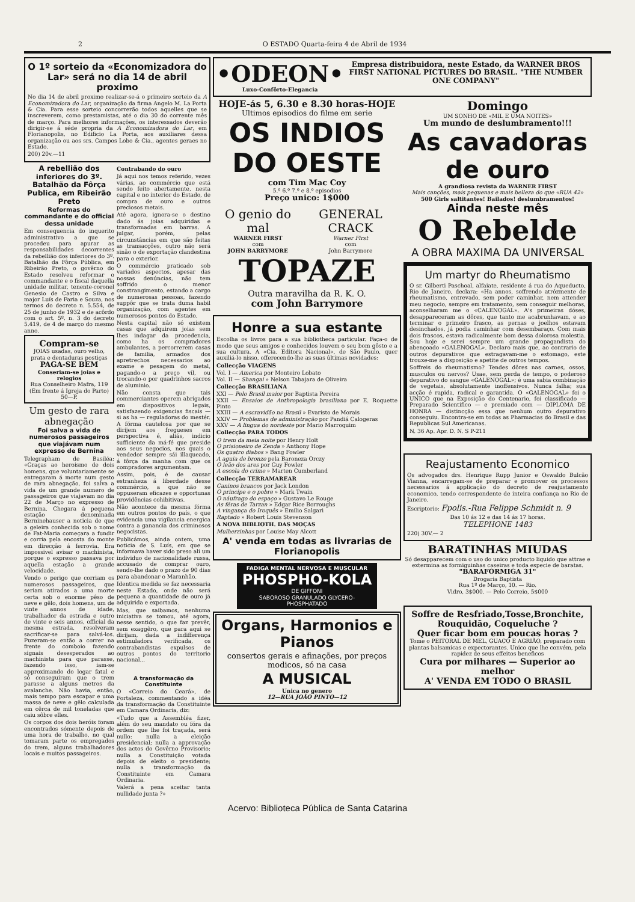2 O ESTADO Quarta-feira 4 de Abril de 1934
O 1º sorteio da «Economizadora do Lar» será no dia 14 de abril proximo
No dia 14 de abril proximo realizar-se-á o primeiro sorteio da A Economizadora do Lar, organização da firma Angelo M. La Porta & Cia. Para esse sorteio concorrerão todos aquelles que se inscreverem, como prestamistas, até o dia 30 do corrente mês de março. Para melhores informações, os interessados deverão dirigir-se á séde propria da A Economizadora do Lar, em Florianopolis, no Edificio La Porta, aos auxiliares dessa organização ou aos srs. Campos Lobo & Cia., agentes geraes no Estado.
200) 20v.—11
A rebellião dos inferiores do 3º. Batalhão da Fôrça Publica, em Ribeirão Preto
Reformas do commandante e do official dessa unidade
Em consequencia do inquerito administrativo a que se procedeu para apurar as responsabilidades decorrentes da rebellião dos inferiores do 3º. Batalhão da Fôrça Pública, em Ribeirão Preto, o govêrno do Estado resolveu reformar o commandante e o fiscal daquella unidade militar, tenente-coronel Genesio de Castro e Silva e major Luís de Faria e Souza, nos termos do decreto n. 5.554, de 25 de junho de 1932 e de acôrdo com o art. 5º. n. 3 do decreto 5.419, de 4 de março do mesmo anno.
Compram-se
JOIAS usadas, ouro velho, prata e dentaduras postiças
PAGA-SE BEM
Conseriam-se joias e relogios
Rua Conselheiro Mafra, 119 (Em frente á Igreja do Parto) 50—P.
Um gesto de rara abnegação
Foi salva a vida de numerosos passageiros que viajávam num expresso de Bernina
Telegrapham de Basiléa: «Graças ao heroismo de dois homens, que voluntariamente se entregaram á morte num gesto de rara abnegação, foi salva a vida de um grande numero de passageiros que viajavam no dia 22 de Março no expresso de Bernina. Chegara á pequena estação denominada Berninehauser a noticia de que a geleira conhecida sob o nome de Fat-Maria começara a fundir e corria pela encosta do monte em direcção á ferrovia. Era impossivel avisar o machinista, porque o expresso passava por aquella estação a grande velocidade.
Vendo o perigo que corriam os numerosos passageiros, que seriam atirados a uma morte certa sob o enorme pêso de neve e gêlo, dois homens, um de vinte annos de idade, trabalhador da estrada e outro de vinte e seis annos, official da mesma estrada, resolveram sacrificar-se para salvá-los. Puzeram-se então a correr na frente do comboio fazendo signais desesperados ao machinista para que parasse, fazendo isso, iam-se approximando do logar fatal e só conseguiram que o trem parasse a alguns metros da avalanche. Não havia, então, mais tempo para escapar e uma massa de neve e gêlo calculada em cêrca de mil toneladas que caiu sôbre elles.
Os corpos dos dois heróis foram encontrados sómente depois de uma hora de trabalho, no qual tomaram parte os empregados do trem, alguns trabalhadores locais e muitos passageiros.
Contrabando do ouro
Já aqui nos temos referido, vezes várias, ao commércio que está sendo feito abertamente, nesta capital e no interior do Estado, de compra de ouro e outros preciosos metais.
Até agora, ignora-se o destino dado ás joias adquiridas e transformadas em barras. A julgar, porém, pelas circunstâncias em que são feitas as transacções, outro não será sinão o de exportação clandestina para o exterior.
O commércio praticado sob variados aspectos, apesar das nossas denúncias, não tem soffrido o menor constrangimento, estando a cargo de numerosas pessoas, fazendo suppôr que se trata duma habil organização, com agentes em numerosos pontos do Estado.
Nesta capital não só existem casas que adquirem joias sem lhes indagar da procedencia, como ha os compradores ambulantes, a percorrerem casas de familia, armados dos apretrechos necessarios ao exame e pesagem do metal, pagando-o a preço vil, ou trocando-o por quadrinhos sacros de aluminio.
Não consta que tais commerciantes operem abrigados em dispositivos legais, satisfazendo exigencias fiscais — si as ha — reguladoras do mestér. A fórma cautelosa por que se dirijem aos fregueses em perspectiva é, aliás, indicio sufficiente da má-fé que preside aos seus negocios, nos quais o vendedor sempre sái illaqueado, á fôrça da manha com que os compradores argumentam.
Assim, pois, é de causar estranheza á liberdade desse commércio, a que não se oppuseram eficazes e opportunas providências cohibitivas.
Não acontece da mesma fórma em outros pontos do país, o que evidencia uma vigilancia energica contra a ganancia dos criminosos negocistas.
Publicámos, ainda ontem, uma noticia de S. Luís, em que se informava haver sido preso ali um individuo de nacionalidade russa, accusado de comprar ouro, sendo-lhe dado o prazo de 90 dias para abandonar o Maranhão.
Identica medida se faz necessaria neste Estado, onde não será pequena a quantidade de ouro já adquirida e exportada.
Mas, que saibamos, nenhuma iniciativa se tomou, até agora, nesse sentido, o que faz prevêr, sem exaggêro, que para aqui se dirijam, dada a indifferença estimuladora verificada, os contrabandistas expulsos de outros pontos do territorio nacional...
A transformação da Constituinte
O «Correio do Ceará», de Fortaleza, commentando a idéa da transformação da Constituinte em Camara Ordinaria, diz:
«Tudo que a Assembléa fizer, além do seu mandato ou fóra da ordem que lhe foi traçada, será nullo: nulla a eleição presidencial; nulla a approvação dos actos do Govêrno Provisorio; nulla a Constituição votada depois de eleito o presidente; nulla a transformação da Constituinte em Camara Ordinaria.
Valerá a pena aceitar tanta nullidade junta ?»
•ODEON•
Luxo-Confôrto-Elegancia
Empresa distribuidora, neste Estado, da WARNER BROS FIRST NATIONAL PICTURES DO BRASIL. "THE NUMBER ONE COMPANY"
HOJE-ás 5, 6.30 e 8.30 horas-HOJE
Ultimos episodios do filme em serie
OS INDIOS DO OESTE
com Tim Mac Coy
5.º 6.º 7.º e 8.º episodios
Preço unico: 1$000
O genio do mal
WARNER FIRST
com
JOHN BARRYMORE
GENERAL CRACK
Warner First
com
John Barrymore
TOPAZE
Outra maravilha da R. K. O.
com John Barrymore
Honre a sua estante
Escolha os livros para a sua bibliotheca particular. Faça-o de modo que seus amigos e conhecidos louvem o seu bom gôsto e a sua cultura. A «Cia. Editora Nacional», de São Paulo, quer auxiliá-lo nisso, offerecendo-lhe as suas últimas novidades:
Collecção VIAGENS
Vol. I — America por Monteiro Lobato
Vol. II — Shangai » Nelson Tabajara de Oliveira
Collecção BRASILIANA
XXI — Pelo Brasil maior por Baptista Pereira
XXII — Ensaios de Anthropologia brasiliana por E. Roquette Pinto
XXIII — A escravidão no Brasil » Evaristo de Morais
XXIV — Problemas de administração por Pandiá Calogeras
XXV — A lingua do nordeste por Mario Marroquim
Collecção PARA TODOS
O trem da meia noite por Henry Holt
O prisioneiro de Zenda » Anthony Hope
Os quatro diabos » Bang Fowler
A aguia de bronze pela Baroneza Orczy
O leão dos ares por Guy Fowler
A escola do crime » Marten Cumberland
Collecção TERRAMAREAR
Caninos brancos por Jack London
O principe e o pobre » Mark Twain
O náufrago do espaço » Gustavo Le Rouge
As féras de Tarzan » Edgar Rice Borroughs
A vingança do Iroquês » Emilio Salgari
Raptado » Robert Louis Stevenson
A NOVA BIBLIOTH. DAS MOÇAS
Mulherzinhas por Louise May Alcott
A' venda em todas as livrarias de Florianopolis
FADIGA MENTAL NERVOSA E MUSCULAR
PHOSPHO-KOLA
DE GIFFONI
SABOROSO GRANULADO GLYCERO-PHOSPHATADO
Organs, Harmonios e Pianos
consertos gerais e afinações, por preços modicos, só na casa
A MUSICAL
Unica no genero
12—RUA JOÃO PINTO—12
Domingo
UM SONHO DE «MIL E UMA NOITES»
Um mundo de deslumbramento!!!
As cavadoras de ouro
A grandiosa revista da WARNER FIRST
Mais canções, mais pequenas e mais belleza do que «RUA 42»
500 Girls saltitantes! Bailados! deslumbramentos!
Ainda neste mês
O Rebelde
A OBRA MAXIMA DA UNIVERSAL
Um martyr do Rheumatismo
O sr. Gilberti Paschoal, alfaiate, residente á rua do Aqueducto, Rio de Janeiro, declara: «Ha annos, soffrendo atrózmente de rheumatismo, entrevado, sem poder caminhar, nem attender meu negocio, sempre em tratamento, sem conseguir melhoras, aconselharam me o «CALENOGAL». A's primeiras dóses, desappareceram as dôres, que tanto me acabrunhavam, e ao terminar o primeiro frasco, as pernas e joelhos estavam desinchados, já podia caminhar com desembaraço. Com mais dois frascos, estava radicalmente bom dessa dolorosa molestia. Sou hoje e serei sempre um grande propagandista do abençoado «GALENOGAL». Declaro mais que, ao contrario de outros depurativos que estragavam-me o estomago, este trouxe-me a disposição e apetite de outros tempos.
Soffreis do rheumatismo? Tendes dôres nas carnes, ossos, musculos ou nervos? Usae, sem perda de tempo, o poderoso depurativo do sangue «GALENOGAL»; é uma sabia combinação de vegetais, absolutamente inoffensivos. Nunca falha; sua acção é rapida, radical e garantida. O «GALENOGAL» foi o UNICO que na Exposição do Centenario, foi classificado — Preparado Scientifico — e premiado com — DIPLOMA DE HONRA — distincção essa que nenhum outro depurativo conseguiu. Encontra-se em todas as Pharmacias do Brasil e das Republicas Sul Americanas.
N. 36 Ap. Apr. D. N. S P-211
Reajustamento Economico
Os advogados drs. Henrique Rupp Junior e Oswaldo Bulcão Vianna, encarregam-se de preparar e promover os processos necessarios á applicação do decreto de reajustamento economico, tendo correspondente de inteira confiança no Rio de Janeiro.
Escriptorio: Fpolis.-Rua Felippe Schmidt n. 9
Das 10 ás 12 e das 14 ás 17 horas.
TELEPHONE 1483
220) 30V.— 2
BARATINHAS MIUDAS
Só desapparecem com o uso do unico producto liquido que attrae e extermina as formiguinhas caseiras e toda especie de baratas.
"BARAFORMIGA 31"
Drogaria Baptista
Rua 1º de Março, 10. — Rio.
Vidro, 3$000. — Pelo Correio, 5$000
Soffre de Resfriado,Tosse,Bronchite, Rouquidão, Coqueluche ?
Quer ficar bom em poucas horas ?
Tome o PEITORAL DE MEL, GUACO E AGRIÃO, preparado com plantas balsamicas e expectorantes. Unico que lhe convém, pela rapidez de seus effeitos beneficos
Cura por milhares — Superior ao melhor
A' VENDA EM TODO O BRASIL
Acervo: Biblioteca Pública de Santa Catarina